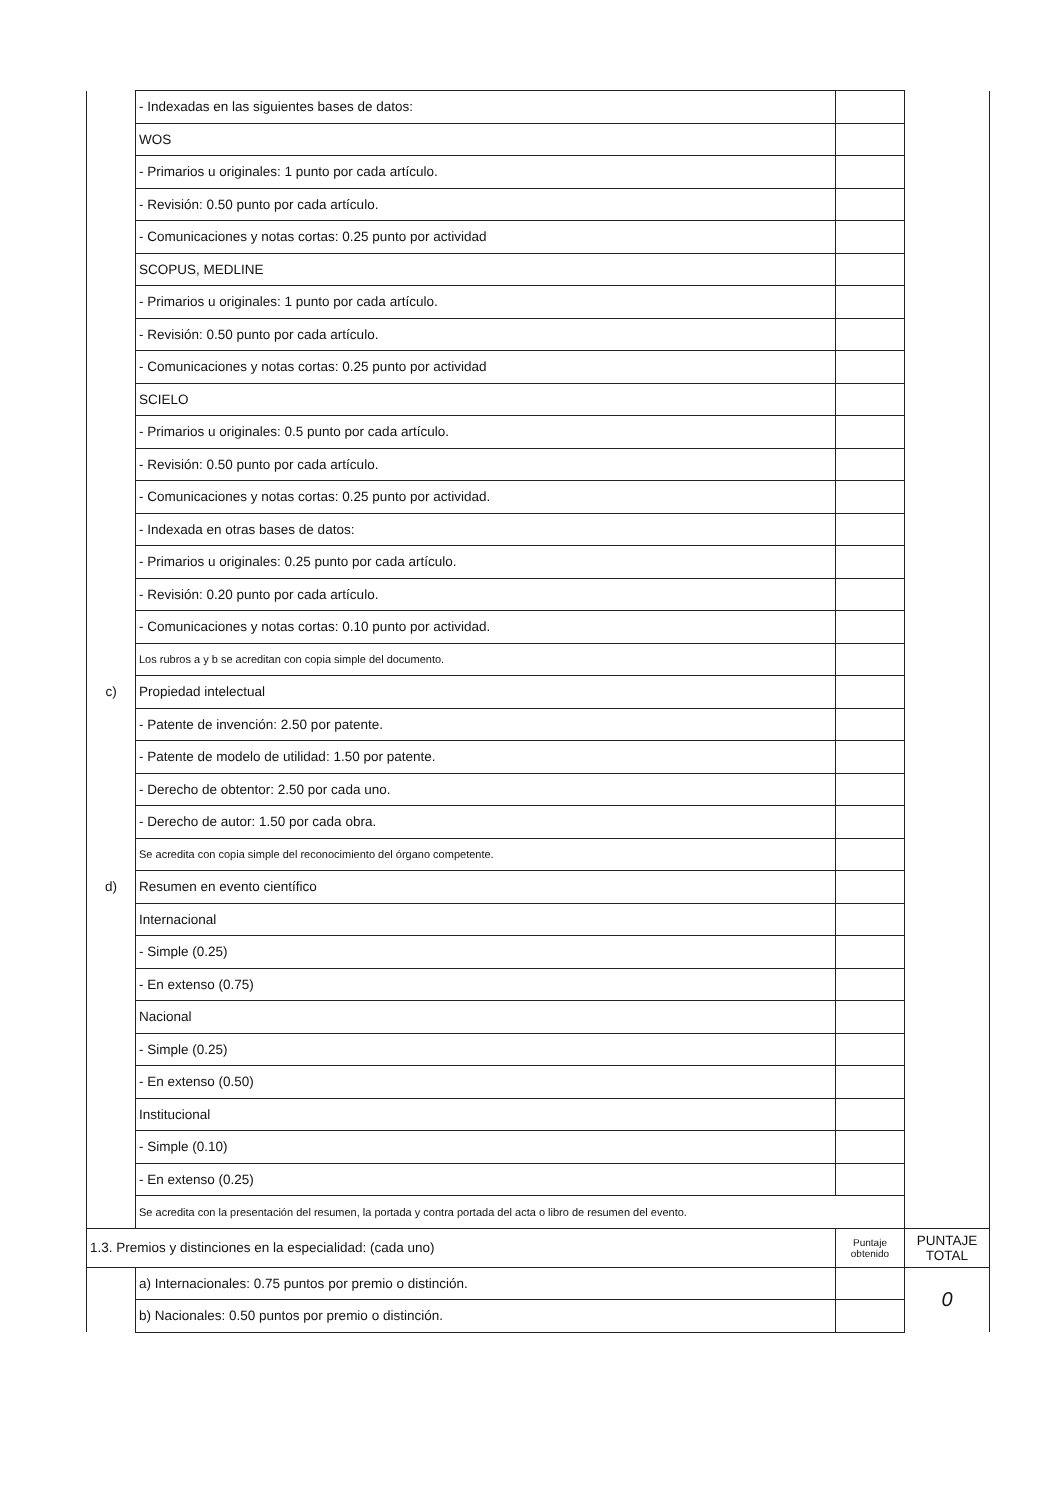| | - Indexadas en las siguientes bases de datos: | | |
| | WOS | | |
| | - Primarios u originales: 1 punto por cada artículo. | | |
| | - Revisión: 0.50 punto por cada artículo. | | |
| | - Comunicaciones y notas cortas: 0.25 punto por actividad | | |
| | SCOPUS, MEDLINE | | |
| | - Primarios u originales: 1 punto por cada artículo. | | |
| | - Revisión: 0.50 punto por cada artículo. | | |
| | - Comunicaciones y notas cortas: 0.25 punto por actividad | | |
| | SCIELO | | |
| | - Primarios u originales: 0.5 punto por cada artículo. | | |
| | - Revisión: 0.50 punto por cada artículo. | | |
| | - Comunicaciones y notas cortas: 0.25 punto por actividad. | | |
| | - Indexada en otras bases de datos: | | |
| | - Primarios u originales: 0.25 punto por cada artículo. | | |
| | - Revisión: 0.20 punto por cada artículo. | | |
| | - Comunicaciones y notas cortas: 0.10 punto por actividad. | | |
| | Los rubros a y b se acreditan con copia simple del documento. | | |
| c) | Propiedad intelectual | | |
| | - Patente de invención: 2.50 por patente. | | |
| | - Patente de modelo de utilidad: 1.50 por patente. | | |
| | - Derecho de obtentor: 2.50 por cada uno. | | |
| | - Derecho de autor: 1.50 por cada obra. | | |
| | Se acredita con copia simple del reconocimiento del órgano competente. | | |
| d) | Resumen en evento científico | | |
| | Internacional | | |
| | - Simple (0.25) | | |
| | - En extenso (0.75) | | |
| | Nacional | | |
| | - Simple (0.25) | | |
| | - En extenso (0.50) | | |
| | Institucional | | |
| | - Simple (0.10) | | |
| | - En extenso (0.25) | | |
| | Se acredita con la presentación del resumen, la portada y contra portada del acta o libro de resumen del evento. | | |
| 1.3. Premios y distinciones en la especialidad: (cada uno) | | Puntaje obtenido | PUNTAJE TOTAL |
| | a) Internacionales: 0.75 puntos por premio o distinción. | | 0 |
| | b) Nacionales: 0.50 puntos por premio o distinción. | | |